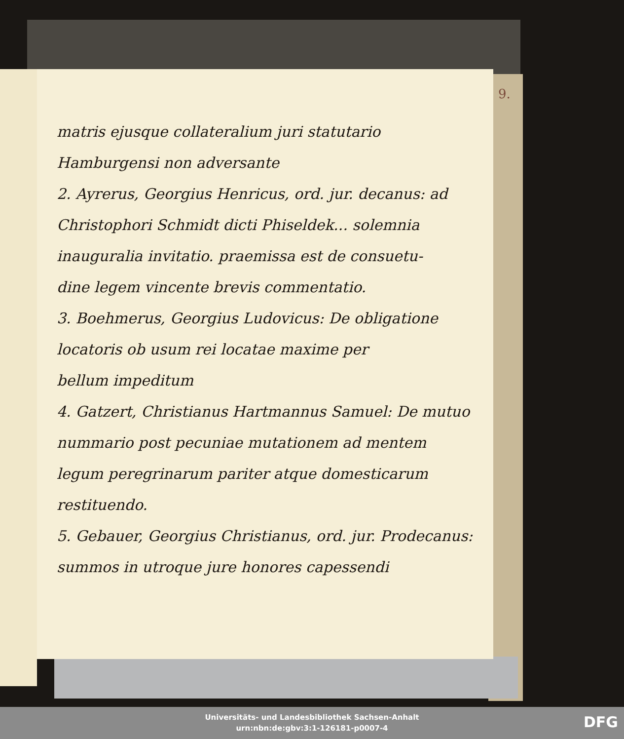9.
matris ejusque collateralium juri statutario
Hamburgensi non adversante
2. Ayrerus, Georgius Henricus, ord. jur. decanus: ad
Christophori Schmidt dicti Phiseldek... solemnia
inauguralia invitatio. praemissa est de consuetu-
dine legem vincente brevis commentatio.
3. Boehmerus, Georgius Ludovicus: De obligatione
locatoris ob usum rei locatae maxime per
bellum impeditum
4. Gatzert, Christianus Hartmannus Samuel: De mutuo
nummario post pecuniae mutationem ad mentem
legum peregrinarum pariter atque domesticarum
restituendo.
5. Gebauer, Georgius Christianus, ord. jur. Prodecanus:
summos in utroque jure honores capessendi
Universitäts- und Landesbibliothek Sachsen-Anhalt
urn:nbn:de:gbv:3:1-126181-p0007-4
DFG